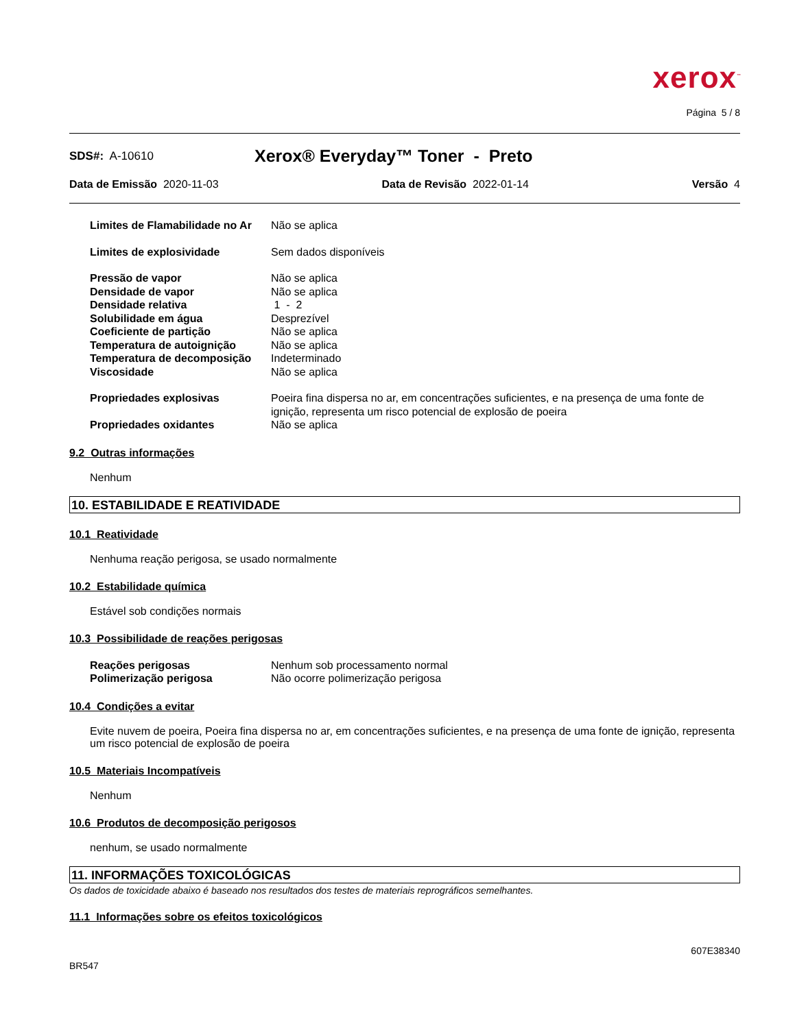xerox<sup>™</sup>
Página 5 / 8
SDS#: A-10610
Xerox® Everyday™ Toner - Preto
Data de Emissão 2020-11-03 Data de Revisão 2022-01-14 Versão 4
| Limites de Flamabilidade no Ar | Não se aplica |
| Limites de explosividade | Sem dados disponíveis |
| Pressão de vapor | Não se aplica |
| Densidade de vapor | Não se aplica |
| Densidade relativa | 1 - 2 |
| Solubilidade em água | Desprezível |
| Coeficiente de partição | Não se aplica |
| Temperatura de autoignição | Não se aplica |
| Temperatura de decomposição | Indeterminado |
| Viscosidade | Não se aplica |
| Propriedades explosivas | Poeira fina dispersa no ar, em concentrações suficientes, e na presença de uma fonte de ignição, representa um risco potencial de explosão de poeira |
| Propriedades oxidantes | Não se aplica |
9.2 Outras informações
Nenhum
10. ESTABILIDADE E REATIVIDADE
10.1 Reatividade
Nenhuma reação perigosa, se usado normalmente
10.2 Estabilidade química
Estável sob condições normais
10.3 Possibilidade de reações perigosas
| Reações perigosas | Nenhum sob processamento normal |
| Polimerização perigosa | Não ocorre polimerização perigosa |
10.4 Condições a evitar
Evite nuvem de poeira, Poeira fina dispersa no ar, em concentrações suficientes, e na presença de uma fonte de ignição, representa um risco potencial de explosão de poeira
10.5 Materiais Incompatíveis
Nenhum
10.6 Produtos de decomposição perigosos
nenhum, se usado normalmente
11. INFORMAÇÕES TOXICOLÓGICAS
Os dados de toxicidade abaixo é baseado nos resultados dos testes de materiais reprográficos semelhantes.
11.1 Informações sobre os efeitos toxicológicos
607E38340
BR547